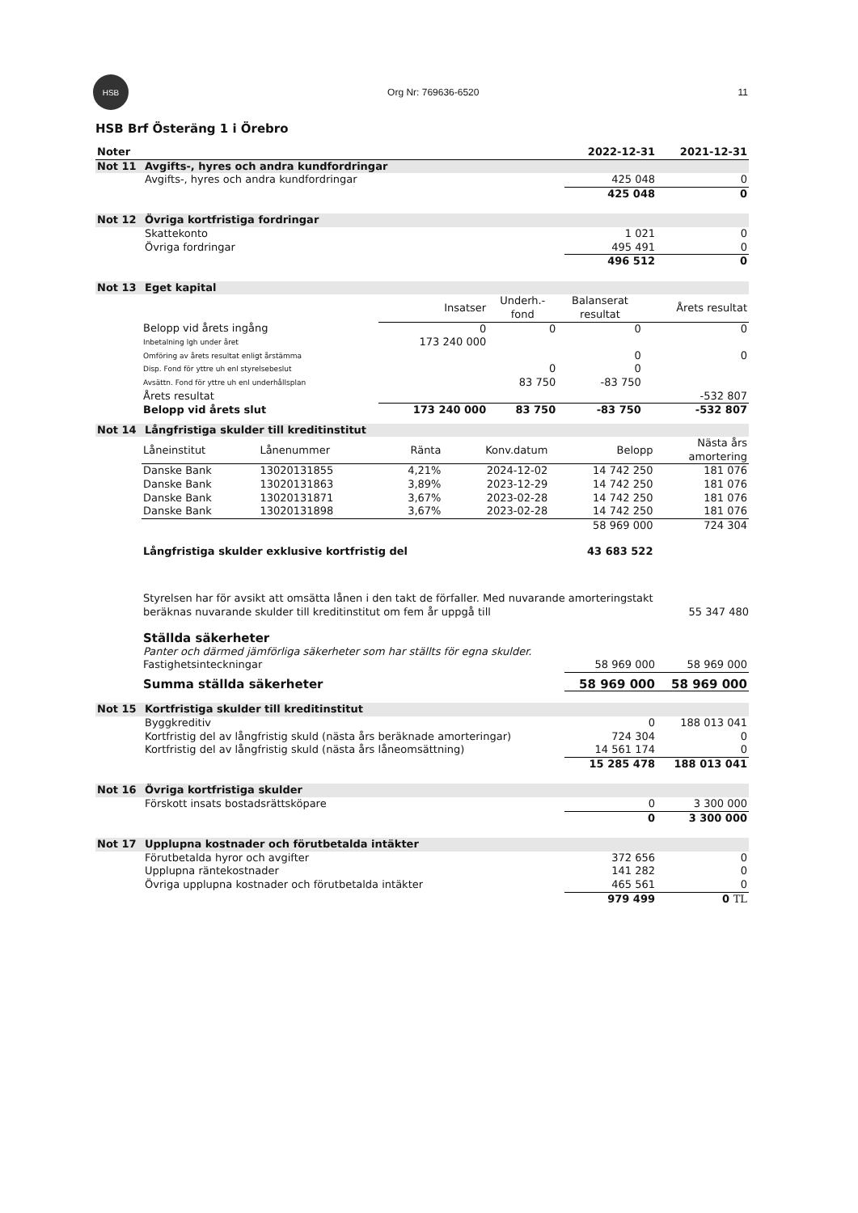HSB
Org Nr: 769636-6520 11
HSB Brf Österäng 1 i Örebro
| Noter | | 2022-12-31 | 2021-12-31 |
| Not 11 | Avgifts-, hyres och andra kundfordringar | | |
| | Avgifts-, hyres och andra kundfordringar | 425 048 | 0 |
| | | 425 048 | 0 |
| Not 12 | Övriga kortfristiga fordringar | | |
| | Skattekonto | 1 021 | 0 |
| | Övriga fordringar | 495 491 | 0 |
| | | 496 512 | 0 |
| Not 13 | Eget kapital | | |
| | Insatser | Underh.- fond | Balanserat resultat | Årets resultat |
| Belopp vid årets ingång | 0 | 0 | 0 | 0 |
| Inbetalning lgh under året | 173 240 000 | | | |
| Omföring av årets resultat enligt årstämma | | | 0 | 0 |
| Disp. Fond för yttre uh enl styrelsebeslut | | 0 | 0 | |
| Avsättn. Fond för yttre uh enl underhållsplan | | 83 750 | -83 750 | |
| Årets resultat | | | | -532 807 |
| Belopp vid årets slut | 173 240 000 | 83 750 | -83 750 | -532 807 |
| Not 14 | Långfristiga skulder till kreditinstitut |
| Låneinstitut | Lånenummer | Ränta | Konv.datum | Belopp | Nästa års amortering |
| --- | --- | --- | --- | --- | --- |
| Danske Bank | 13020131855 | 4,21% | 2024-12-02 | 14 742 250 | 181 076 |
| Danske Bank | 13020131863 | 3,89% | 2023-12-29 | 14 742 250 | 181 076 |
| Danske Bank | 13020131871 | 3,67% | 2023-02-28 | 14 742 250 | 181 076 |
| Danske Bank | 13020131898 | 3,67% | 2023-02-28 | 14 742 250 | 181 076 |
| | | | | 58 969 000 | 724 304 |
| Långfristiga skulder exklusive kortfristig del | | | | 43 683 522 | |
Styrelsen har för avsikt att omsätta lånen i den takt de förfaller. Med nuvarande amorteringstakt
beräknas nuvarande skulder till kreditinstitut om fem år uppgå till 55 347 480
| Ställda säkerheter | | |
| Panter och därmed jämförliga säkerheter som har ställts för egna skulder. | | |
| Fastighetsinteckningar | 58 969 000 | 58 969 000 |
| Summa ställda säkerheter | 58 969 000 | 58 969 000 |
| Not 15 | Kortfristiga skulder till kreditinstitut | | |
| | Byggkreditiv | 0 | 188 013 041 |
| | Kortfristig del av långfristig skuld (nästa års beräknade amorteringar) | 724 304 | 0 |
| | Kortfristig del av långfristig skuld (nästa års låneomsättning) | 14 561 174 | 0 |
| | | 15 285 478 | 188 013 041 |
| Not 16 | Övriga kortfristiga skulder | | |
| | Förskott insats bostadsrättsköpare | 0 | 3 300 000 |
| | | 0 | 3 300 000 |
| Not 17 | Upplupna kostnader och förutbetalda intäkter | | |
| | Förutbetalda hyror och avgifter | 372 656 | 0 |
| | Upplupna räntekostnader | 141 282 | 0 |
| | Övriga upplupna kostnader och förutbetalda intäkter | 465 561 | 0 |
| | | 979 499 | 0 TL |